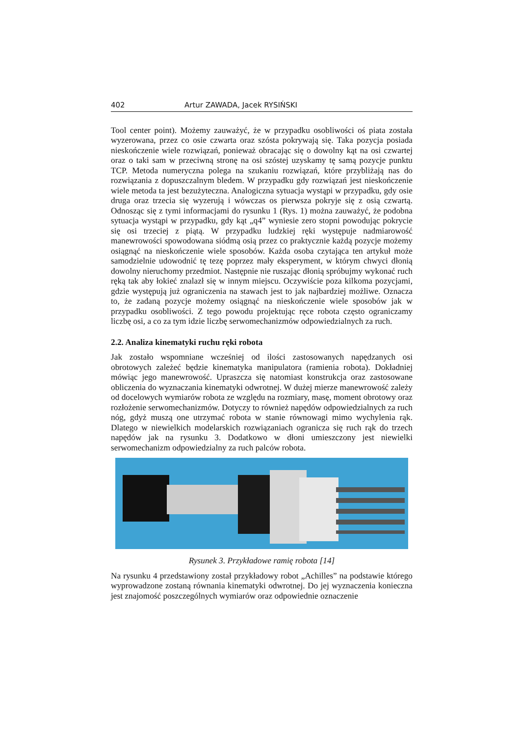402 Artur ZAWADA, Jacek RYSIŃSKI
Tool center point). Możemy zauważyć, że w przypadku osobliwości oś piata została wyzerowana, przez co osie czwarta oraz szósta pokrywają się. Taka pozycja posiada nieskończenie wiele rozwiązań, ponieważ obracając się o dowolny kąt na osi czwartej oraz o taki sam w przeciwną stronę na osi szóstej uzyskamy tę samą pozycje punktu TCP. Metoda numeryczna polega na szukaniu rozwiązań, które przybliżają nas do rozwiązania z dopuszczalnym bledem. W przypadku gdy rozwiązań jest nieskończenie wiele metoda ta jest bezużyteczna. Analogiczna sytuacja wystąpi w przypadku, gdy osie druga oraz trzecia się wyzerują i wówczas os pierwsza pokryje się z osią czwartą. Odnosząc się z tymi informacjami do rysunku 1 (Rys. 1) można zauważyć, że podobna sytuacja wystąpi w przypadku, gdy kąt „q4” wyniesie zero stopni powodując pokrycie się osi trzeciej z piątą. W przypadku ludzkiej ręki występuje nadmiarowość manewrowości spowodowana siódmą osią przez co praktycznie każdą pozycje możemy osiągnąć na nieskończenie wiele sposobów. Każda osoba czytająca ten artykuł może samodzielnie udowodnić tę tezę poprzez mały eksperyment, w którym chwyci dłonią dowolny nieruchomy przedmiot. Następnie nie ruszając dłonią spróbujmy wykonać ruch ręką tak aby łokieć znalazł się w innym miejscu. Oczywiście poza kilkoma pozycjami, gdzie występują już ograniczenia na stawach jest to jak najbardziej możliwe. Oznacza to, że zadaną pozycje możemy osiągnąć na nieskończenie wiele sposobów jak w przypadku osobliwości. Z tego powodu projektując ręce robota często ograniczamy liczbę osi, a co za tym idzie liczbę serwomechanizmów odpowiedzialnych za ruch.
2.2. Analiza kinematyki ruchu ręki robota
Jak zostało wspomniane wcześniej od ilości zastosowanych napędzanych osi obrotowych zależeć będzie kinematyka manipulatora (ramienia robota). Dokładniej mówiąc jego manewrowość. Upraszcza się natomiast konstrukcja oraz zastosowane obliczenia do wyznaczania kinematyki odwrotnej. W dużej mierze manewrowość zależy od docelowych wymiarów robota ze względu na rozmiary, masę, moment obrotowy oraz rozłożenie serwomechanizmów. Dotyczy to również napędów odpowiedzialnych za ruch nóg, gdyż muszą one utrzymać robota w stanie równowagi mimo wychylenia rąk. Dlatego w niewielkich modelarskich rozwiązaniach ogranicza się ruch rąk do trzech napędów jak na rysunku 3. Dodatkowo w dłoni umieszczony jest niewielki serwomechanizm odpowiedzialny za ruch palców robota.
Rysunek 3. Przykładowe ramię robota [14]
Na rysunku 4 przedstawiony został przykładowy robot „Achilles” na podstawie którego wyprowadzone zostaną równania kinematyki odwrotnej. Do jej wyznaczenia konieczna jest znajomość poszczególnych wymiarów oraz odpowiednie oznaczenie